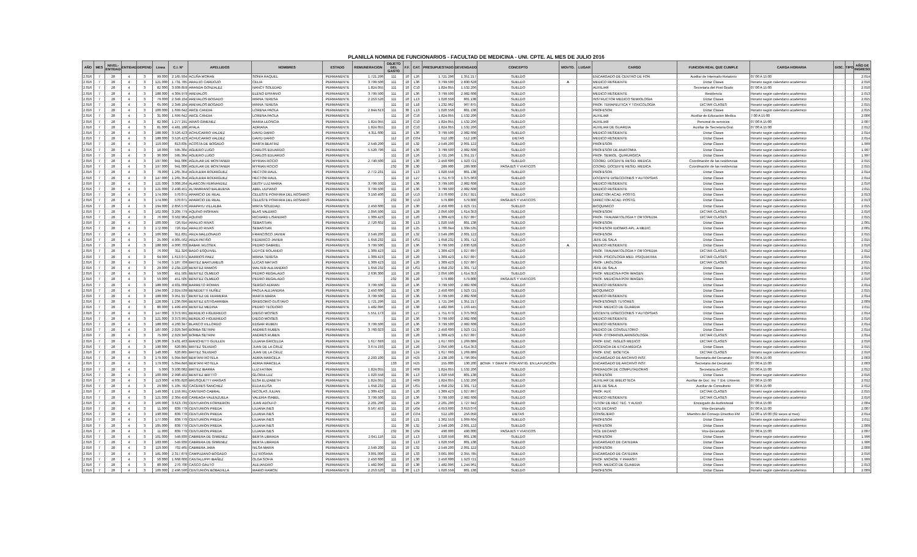PLANILLA NOMINA DE FUNCIONARIOS - FACULTAD DE MEDICINA - UNI. CPTE. AL MES DE JULIO 2016
| AÑO | MES | NIVEL-ENTIDAD | ENTIDAD | DEPEND | Linea | C.I. Nº | APELLIDOS | NOMBRES | ESTADO | REMUNERACION | OBJETO DEL GASTO | F.F. | CAT. | PRESUPUESTADO | DEVENGADO | CONCEPTO | MOVTO. | LUGAR | CARGO | FUNCION REAL QUE CUMPLE | CARGA HORARIA | DISC. | TIPO | AÑO DE INGRESO |
| --- | --- | --- | --- | --- | --- | --- | --- | --- | --- | --- | --- | --- | --- | --- | --- | --- | --- | --- | --- | --- | --- | --- | --- | --- |
| 2.016 | 7 | 28 | 4 | 3 | 99.000 | 2.165.934 | ACUÑA MORAN | SONIA RAQUEL | PERMANENTE | 1.721.296 | 111 | 10 | L26 | 1.721.296 | 1.351.217 | SUELDO | | | ENCARGADO DE CENTRO DE FOR. | Auxiliar de Internado Rotatorio | 07:00 A 15:00 | | | 2.014 |
| 2.016 | 7 | 28 | 4 | 3 | 121.000 | 1.731.785 | ARAUJO CARDOZO | CELIA | PERMANENTE | 3.799.500 | 111 | 10 | L36 | 3.799.500 | 2.830.628 | SUELDO | A | | MEDICO RESIDENTE | Dictar Clases | Horario según calendario académico | | | 2.016 |
| 2.016 | 7 | 28 | 4 | 3 | 82.000 | 3.939.859 | ARANDA GONZALEZ | NANCY SOLEDAD | PERMANENTE | 1.824.055 | 111 | 10 | C10 | 1.824.055 | 1.532.206 | SUELDO | | | AUXILIAR | Secretaria del Post Grado | 07:00 A 15:00 | | | 2.010 |
| 2.016 | 7 | 28 | 4 | 3 | 188.000 | 4.304.979 | AREVALOS | ELENO EPIFANIO | PERMANENTE | 3.799.500 | 111 | 10 | L36 | 3.799.500 | 2.982.608 | SUELDO | | | MEDICO RESIDENTE | Residencia | Horario según calendario académico | | | 2.013 |
| 2.016 | 7 | 28 | 4 | 3 | 79.000 | 2.349.104 | AREVALOS BOGADO | MIRNA TERESA | PERMANENTE | 2.253.520 | 111 | 10 | L13 | 1.020.558 | 801.138 | SUELDO | | | INSTRUCTOR MEDICO SEMIOLOGIA | Dictar Clases | Horario según calendario académico | | | 2.015 |
| 2.016 | 7 | 28 | 4 | 3 | 65.000 | 2.349.104 | AREVALOS BOGADO | MIRNA TERESA | PERMANENTE | | 111 | 10 | L18 | 1.232.962 | 967.875 | SUELDO | | | PROF. TERAPEUTICA Y TOXICOLOGÍA | DICTAR CLASES | Horario según calendario académico | | | 2.015 |
| 2.016 | 7 | 28 | 4 | 3 | 100.000 | 1.699.642 | ARCE CANDIA | LORENA PAOLA | PERMANENTE | 2.844.613 | 111 | 30 | L13 | 1.020.558 | 801.138 | SUELDO | | | PROFESOR | Dictar Clases | Horario según calendario académico | | | 2.015 |
| 2.016 | 7 | 28 | 4 | 3 | 31.000 | 1.699.642 | ARCE CANDIA | LORENA PAOLA | PERMANENTE | | 111 | 10 | C16 | 1.824.055 | 1.532.206 | SUELDO | | | AUXILIAR | Auxiliar de Educacion Medica | 7:00 A 15:00 | | | 2.006 |
| 2.016 | 7 | 28 | 4 | 3 | 82.000 | 1.277.191 | ARIAS GIMENEZ | MARIA LEONCIA | PERMANENTE | 1.824.055 | 111 | 10 | C10 | 1.824.055 | 1.532.206 | SUELDO | | | AUXILIAR | Personal de servicios | 07:00 A 15:00 | | | 2.007 |
| 2.016 | 7 | 28 | 4 | 3 | 81.000 | 4.481.188 | AYALA | ADRIANA | PERMANENTE | 1.824.055 | 111 | 10 | C10 | 1.824.055 | 1.532.206 | SUELDO | | | AUXILIAR DE GUARDIA | Auxiliar de Secretaria Gral. | 07:00 A 15:00 | | | 2.012 |
| 2.016 | 7 | 28 | 4 | 3 | 188.000 | 3.526.423 | ACHUCARRO VALDEZ | DAVID DARIO | PERMANENTE | 4.311.600 | 111 | 10 | L36 | 3.799.500 | 2.982.608 | SUELDO | | | MEDICO RESIDENTE | Dictar Clases | Horario según calendario académico | | | 2.014 |
| 2.016 | 7 | 28 | 4 | 3 | 188.000 | 3.526.423 | ACHUCARRO VALDEZ | DAVID DARIO | PERMANENTE | | 112 | 10 | CO4 | 512.100 | 512.100 | DIETAS | | | MEDICO RESIDENTE | Dictar Clases | Horario según calendario académico | | | 2.014 |
| 2.016 | 7 | 28 | 4 | 3 | 119.000 | 813.835 | ACOSTA DE BOGADO | MARTA BEATRIZ | PERMANENTE | 2.549.200 | 111 | 10 | L32 | 2.549.200 | 2.001.122 | SUELDO | | | PROFESOR | Dictar Clases | Horario según calendario académico | | | 1.999 |
| 2.016 | 7 | 28 | 4 | 3 | 18.000 | 595.364 | AGUERO LUGO | CARLOS EDUARDO | PERMANENTE | 5.520.796 | 111 | 10 | L36 | 3.799.500 | 2.982.608 | SUELDO | | | PROFESOR DE ANATOMIA | Dictar Clases | Horario según calendario académico | | | 1.997 |
| 2.016 | 7 | 28 | 4 | 3 | 36.000 | 595.364 | AGUERO LUGO | CARLOS EDUARDO | PERMANENTE | | 111 | 10 | L26 | 1.721.296 | 1.351.217 | SUELDO | | | PROF. SEMIOL. QUIRURGICA | Dictar Clases | Horario según calendario académico | | | 1.997 |
| 2.016 | 7 | 28 | 4 | 3 | 197.000 | 941.006 | AGUILAR DE MONTANER | MYRIAN ROCIO | PERMANENTE | 2.740.500 | 111 | 10 | L30 | 2.450.600 | 1.923.721 | SUELDO | | | COORD. DOCENTE RESID. MEDICA | Coordinación de las residencias | Horario según calendario académico | | | 2.015 |
| 2.016 | 7 | 28 | 4 | 3 | 197.000 | 941.006 | AGUILAR DE MONTANER | MYRIAN ROCIO | PERMANENTE | | 232 | 30 | L30 | 289.900 | 289.900 | PASAJES Y VIATICOS | | | COORD. DOCENTE RESID. MEDICA | Coordinación de las residencias | Horario según calendario académico | | | 2.015 |
| 2.016 | 7 | 28 | 4 | 3 | 78.000 | 1.265.354 | AGUILERA RODRIGUEZ | HECTOR RAUL | PERMANENTE | 2.772.231 | 111 | 10 | L13 | 1.020.558 | 801.138 | SUELDO | | | PROFESOR | Dictar Clases | Horario según calendario académico | | | 2.014 |
| 2.016 | 7 | 28 | 4 | 3 | 147.000 | 1.265.354 | AGUILERA RODRIGUEZ | HECTOR RAUL | PERMANENTE | | 111 | 10 | L27 | 1.751.673 | 1.375.063 | SUELDO | | | DOCENTE DISECCIONES Y AUTOPSIAS | Dictar Clases | Horario según calendario académico | | | 2.014 |
| 2.016 | 7 | 28 | 4 | 3 | 121.000 | 3.008.264 | ALARCON FERNANDEZ | DEISY LUZ MARIA | PERMANENTE | 3.799.500 | 111 | 10 | L36 | 3.799.500 | 2.982.608 | SUELDO | | | MEDICO RESIDENTE | Dictar Clases | Horario según calendario académico | | | 2.016 |
| 2.016 | 7 | 28 | 4 | 3 | 121.000 | 2.498.451 | ALTAMIRANO BALBUENA | ABEL ULPIANO | PERMANENTE | 3.799.500 | 111 | 10 | L36 | 3.799.500 | 2.982.608 | SUELDO | | | MEDICO RESIDENTE | Dictar Clases | Horario según calendario académico | | | 2.011 |
| 2.016 | 7 | 28 | 4 | 3 | 174.000 | 570.071 | APARICIO DE REAL | CELESTE PORFIRIA DEL ROSARIO | PERMANENTE | 3.150.400 | 111 | 10 | U13 | 2.570.600 | 2.017.921 | SUELDO | | | DIRECTOR ACAD. POSTG. | Dictar Clases | Horario según calendario académico | | | 2.013 |
| 2.016 | 7 | 28 | 4 | 3 | 174.000 | 570.071 | APARICIO DE REAL | CELESTE PORFIRIA DEL ROSARIO | PERMANENTE | | 232 | 30 | U13 | 579.800 | 579.800 | PASAJES Y VIATICOS | | | DIRECTOR ACAD. POSTG. | Dictar Clases | Horario según calendario académico | | | 2.013 |
| 2.016 | 7 | 28 | 4 | 3 | 194.000 | 2.856.576 | ARAPAYU VILLALBA | MIRTA SOLEDAD | PERMANENTE | 2.450.600 | 111 | 10 | L30 | 2.450.600 | 1.923.721 | SUELDO | | | BIOQUIMICO | Dictar Clases | Horario según calendario académico | | | 2.015 |
| 2.016 | 7 | 28 | 4 | 3 | 102.000 | 3.209.779 | AQUINO INSFRAN | BLAS VALERIO | PERMANENTE | 2.056.500 | 111 | 10 | L28 | 2.056.500 | 1.614.353 | SUELDO | | | PROFESOR | DICTAR CLASES | Horario según calendario académico | | | 2.016 |
| 2.016 | 7 | 28 | 4 | 3 | 76.000 | 3.502.904 | AQUINO | RICHARD LISANDRO | PERMANENTE | 1.309.423 | 111 | 10 | L20 | 1.309.423 | 1.027.897 | SUELDO | | | PROF. TRAUMATOLOGIA Y ORTOPEDIA | DICTAR CLASES | Horario según calendario académico | | | 2.015 |
| 2.016 | 7 | 28 | 4 | 3 | 100.000 | 726.914 | ARAUJO RIVAS | SEBASTIAN | PERMANENTE | 2.720.602 | 111 | 30 | L13 | 1.020.558 | 801.138 | SUELDO | | | PROFESOR | Dictar Clases | Horario según calendario académico | | | 2.001 |
| 2.016 | 7 | 28 | 4 | 3 | 172.000 | 726.914 | ARAUJO RIVAS | SEBASTIAN | PERMANENTE | | 111 | 10 | L25 | 1.700.044 | 1.334.535 | SUELDO | | | PROFESOR IDIOMAS APL. A MEDIC. | Dictar Clases | Horario según calendario académico | | | 2.001 |
| 2.016 | 7 | 28 | 4 | 3 | 106.000 | 911.831 | ARZA MALDONADO | FRANCISCO JAVIER | PERMANENTE | 2.549.200 | 111 | 10 | L32 | 2.549.200 | 2.001.122 | SUELDO | | | PROFESOR | Dictar Clases | Horario según calendario académico | | | 2.015 |
| 2.016 | 7 | 28 | 4 | 3 | 25.000 | 4.905.562 | ARZA PATIÑO | FEDERICO JAVIER | PERMANENTE | 1.658.232 | 111 | 10 | US1 | 1.658.232 | 1.301.712 | SUELDO | | | JEFE DE SALA | Dictar Clases | Horario según calendario académico | | | 2.015 |
| 2.016 | 7 | 28 | 4 | 3 | 188.000 | 4.000.703 | BABAK WLOSEK | PEDRO GABRIEL | PERMANENTE | 3.799.500 | 111 | 10 | L36 | 3.799.500 | 2.830.628 | SUELDO | A | | MEDICO RESIDENTE | Dictar Clases | Horario según calendario académico | | | 2.016 |
| 2.016 | 7 | 28 | 4 | 3 | 76.000 | 311.326 | BADO ESQUIVEL | LIDYCE ROLANDO | PERMANENTE | 1.309.423 | 111 | 10 | L20 | 1.309.423 | 1.027.897 | SUELDO | | | PROF. TRAUMATOLOGIA Y ORTOPEDIA | DICTAR CLASES | Horario según calendario académico | | | 2.012 |
| 2.016 | 7 | 28 | 4 | 3 | 64.000 | 1.613.071 | BARRIOS PAEZ | MIRNA TERESA | PERMANENTE | 1.309.423 | 111 | 10 | L20 | 1.309.423 | 1.027.897 | SUELDO | | | PROF. PSICOLOGÍA MED. PSIQUIATRIA | DICTAR CLASES | Horario según calendario académico | | | 2.015 |
| 2.016 | 7 | 28 | 4 | 3 | 74.000 | 5.187.709 | BRITEZ BARTUMEUS | LUCAS MATIAS | PERMANENTE | 1.309.423 | 111 | 10 | L20 | 1.309.423 | 1.027.897 | SUELDO | | | PROF. UROLOGÍA | DICTAR CLASES | Horario según calendario académico | | | 2.015 |
| 2.016 | 7 | 28 | 4 | 3 | 29.000 | 2.234.220 | BENITEZ RAMOS | WALTER ALEJANDRO | PERMANENTE | 1.658.232 | 111 | 10 | US1 | 1.658.232 | 1.301.712 | SUELDO | | | JEFE DE SALA | Dictar Clases | Horario según calendario académico | | | 2.015 |
| 2.016 | 7 | 28 | 4 | 3 | 59.000 | 451.505 | BENITEZ OLMEDO | PEDRO REGALADO | PERMANENTE | 2.636.300 | 111 | 10 | L28 | 2.056.500 | 1.614.353 | SUELDO | | | PROF. MEDICINA POR IMAGEN | Dictar Clases | Horario según calendario académico | | | 2.016 |
| 2.016 | 7 | 28 | 4 | 3 | 59.000 | 451.505 | BENITEZ OLMEDO | PEDRO REGALADO | PERMANENTE | | 232 | 30 | L28 | 579.800 | 579.800 | PASAJES Y VIATICOS | | | PROF. MEDICINA POR IMAGEN | Dictar Clases | Horario según calendario académico | | | 2.016 |
| 2.016 | 7 | 28 | 4 | 3 | 188.000 | 4.931.008 | BARRETO ROMAN | SERGIO ADRIAN | PERMANENTE | 3.799.500 | 111 | 10 | L36 | 3.799.500 | 2.982.608 | SUELDO | | | MEDICO RESIDENTE | Dictar Clases | Horario según calendario académico | | | 2.014 |
| 2.016 | 7 | 28 | 4 | 3 | 194.000 | 2.024.539 | BENEDETTI NUÑEZ | PAOLA ALEJANDRA | PERMANENTE | 2.450.600 | 111 | 10 | L30 | 2.450.600 | 1.923.721 | SUELDO | | | BIOQUIMICO | Dictar Clases | Horario según calendario académico | | | 2.015 |
| 2.016 | 7 | 28 | 4 | 3 | 188.000 | 3.951.917 | BENITEZ DE FERREIRA | MARTA MARIA | PERMANENTE | 3.799.500 | 111 | 10 | L36 | 3.799.500 | 2.982.608 | SUELDO | | | MEDICO RESIDENTE | Dictar Clases | Horario según calendario académico | | | 2.014 |
| 2.016 | 7 | 28 | 4 | 3 | 128.000 | 1.236.096 | BENITEZ ESTIGARRIBIA | GREGORIO GUSTAVO | PERMANENTE | 1.721.296 | 111 | 10 | L26 | 1.721.296 | 1.351.217 | SUELDO | | | PROFESORES TUTORES | Dictar Clases | Horario según calendario académico | | | 2.009 |
| 2.016 | 7 | 28 | 4 | 3 | 80.000 | 1.499.469 | BENITEZ MEDINA | PEDRO TEODORO | PERMANENTE | 1.482.096 | 111 | 10 | L38 | 1.482.096 | 1.163.445 | SUELDO | | | PROF. MEDICO DE GUARDIA | Dictar Clases | Horario según calendario académico | | | 2.011 |
| 2.016 | 7 | 28 | 4 | 3 | 147.000 | 3.373.991 | BERDEJO FIGUEREDO | DIEGO MOISES | PERMANENTE | 5.551.173 | 111 | 10 | L27 | 1.751.673 | 1.375.063 | SUELDO | | | DOCENTE DISECCIONES Y AUTOPSIAS | Dictar Clases | Horario según calendario académico | | | 2.014 |
| 2.016 | 7 | 28 | 4 | 3 | 121.000 | 3.373.991 | BERDEJO FIGUEREDO | DIEGO MOISES | PERMANENTE | | 111 | 10 | L36 | 3.799.500 | 2.982.608 | SUELDO | | | MEDICO RESIDENTE | Dictar Clases | Horario según calendario académico | | | 2.016 |
| 2.016 | 7 | 28 | 4 | 3 | 188.000 | 4.260.347 | BLANCO VILLORDO | EDGAR RUBEN | PERMANENTE | 3.799.500 | 111 | 10 | L36 | 3.799.500 | 2.982.608 | SUELDO | | | MEDICO RESIDENTE | Dictar Clases | Horario según calendario académico | | | 2.014 |
| 2.016 | 7 | 28 | 4 | 3 | 187.000 | 2.029.346 | BORBA SETRINI | ANDRES RUBEN | PERMANENTE | 3.760.023 | 111 | 10 | L30 | 2.450.600 | 1.923.721 | SUELDO | | | MEDICO DE CONSULTORIO | Dictar Clases | Horario según calendario académico | | | 2.014 |
| 2.016 | 7 | 28 | 4 | 3 | 75.000 | 2.029.346 | BORBA SETRINI | ANDRES RUBEN | PERMANENTE | | 111 | 10 | L20 | 1.309.423 | 1.027.897 | SUELDO | | | PROF. OTORRINOLARINGOLOGÍA | DICTAR CLASES | Horario según calendario académico | | | 2.014 |
| 2.016 | 7 | 28 | 4 | 3 | 136.000 | 3.431.463 | BIANCHETTI GUILLEN | LILIANA GRICELDA | PERMANENTE | 1.617.693 | 111 | 10 | L24 | 1.617.693 | 1.269.889 | SUELDO | | | PROF. ENC. INGLES MEDICO | DICTAR CLASES | Horario según calendario académico | | | 2.016 |
| 2.016 | 7 | 28 | 4 | 3 | 190.000 | 620.865 | BRITEZ SILVERO | JUAN DE LA CRUZ | PERMANENTE | 3.674.193 | 111 | 10 | L28 | 2.056.500 | 1.614.353 | SUELDO | | | DOCENCIA DE ETICA MÉDICA | Dictar Clases | Horario según calendario académico | | | 2.015 |
| 2.016 | 7 | 28 | 4 | 3 | 140.000 | 620.865 | BRITEZ SILVERO | JUAN DE LA CRUZ | PERMANENTE | | 111 | 10 | L24 | 1.617.693 | 1.269.889 | SUELDO | | | PROF. ENC. BIOETICA | DICTAR CLASES | Horario según calendario académico | | | 2.016 |
| 2.016 | 7 | 28 | 4 | 3 | 179.000 | 5.094.846 | BERTANI ROTELA | ADRIA MARCELA | PERMANENTE | 2.293.100 | 111 | 10 | H25 | 2.138.100 | 1.796.004 | SUELDO | | | ENCARGADO DE ARCHIVO INST. | Secretaria del Decanato | 07:00 A 15:00 | | | 2.003 |
| 2.016 | 7 | 28 | 4 | 3 | 179.000 | 5.094.846 | BERTANI ROTELA | ADRIA MARCELA | PERMANENTE | | 133 | 10 | H25 | 155.000 | 130.200 | BONIF. Y GRATIF. POR ANTIG. EN LA FUNCIÓN | | | ENCARGADO DE ARCHIVO INST. | Secretaria del Decanato | 07:00 A 15:00 | | | 2.003 |
| 2.016 | 7 | 28 | 4 | 3 | 5.000 | 3.930.082 | BRITEZ IBARRA | LUZ FATIMA | PERMANENTE | 1.824.055 | 111 | 10 | H09 | 1.824.055 | 1.532.206 | SUELDO | | | OPERADOR DE COMPUTADORAS | Secretaria del CPI | 07:00 A 15:00 | | | 2.012 |
| 2.016 | 7 | 28 | 4 | 3 | 100.000 | 2.998.402 | BENITEZ BRITTO | GLORIA LUZ | PERMANENTE | 1.020.558 | 111 | 30 | L13 | 1.020.558 | 801.138 | SUELDO | | | PROFESOR | Dictar Clases | Horario según calendario académico | | | 2.016 |
| 2.016 | 7 | 28 | 4 | 3 | 113.000 | 4.935.820 | BRUSQUETTI VARGAS | ELSA ELIZABETH | PERMANENTE | 1.824.055 | 111 | 10 | H09 | 1.824.055 | 1.532.206 | SUELDO | | | AUXILIAR DE BIBLIOTECA | Auxiliar de Doc. Inv. T Ext. Universt. | 07:00 A 15:00 | | | 2.012 |
| 2.016 | 7 | 28 | 4 | 3 | 29.000 | 5.105.782 | CACERES SANCHEZ | ELDA ELISA | PERMANENTE | 1.658.232 | 111 | 10 | US1 | 1.658.232 | 1.301.712 | SUELDO | | | JEFE DE SALA | Auxiliar de Consultorio | 07:00 A 15:00 | | | 2.012 |
| 2.016 | 7 | 28 | 4 | 3 | 149.000 | 1.159.991 | CANTERO CABRAL | NICOLAS JULIAN | PERMANENTE | 1.309.423 | 111 | 10 | L20 | 1.309.423 | 1.027.897 | SUELDO | | | PROF. AUX. | DICTAR CLASES | Horario según calendario académico | | | 2.015 |
| 2.016 | 7 | 28 | 4 | 3 | 121.000 | 2.304.458 | CAREAGA VALENZUELA | VALERIA ISABEL | PERMANENTE | 3.799.500 | 111 | 10 | L36 | 3.799.500 | 2.982.608 | SUELDO | | | MEDICO RESIDENTE | DICTAR CLASES | Horario según calendario académico | | | 2.016 |
| 2.016 | 7 | 28 | 4 | 3 | 166.000 | 3.613.739 | CENTURION FORNERON | JUAN ADOLFO | PERMANENTE | 2.201.200 | 111 | 10 | L29 | 2.201.200 | 1.727.942 | SUELDO | | | TUTOR DE REC TEC. Y AUDIO | Encargado de Audiovisual | 07:00 A 15:00 | | | 2.004 |
| 2.016 | 7 | 28 | 4 | 3 | 11.000 | 839.779 | CENTURION PREDA | LILIANA INES | PERMANENTE | 9.567.453 | 111 | 10 | U04 | 4.653.600 | 3.653.076 | SUELDO | | | VICE DECANO | Vice-Decanado | 07:00 A 15:00 | | | 2.007 |
| 2.016 | 7 | 28 | 4 | 3 | 190.000 | 839.779 | CENTURION PREDA | LILIANA INES | PERMANENTE | | 112 | 10 | CO4 | 512.100 | 256.050 | DIETAS | | | CONSEJERO | Miembro del Consejo Directivo FM | 12:00 a 16:00 (02 veces al mes) | | | 2.014 |
| 2.016 | 7 | 28 | 4 | 3 | 177.000 | 839.779 | CENTURION PREDA | LILIANA INES | PERMANENTE | | 111 | 10 | L21 | 1.362.553 | 1.069.604 | SUELDO | | | PROFESOR | Dictar Clases | Horario según calendario académico | | | 2.011 |
| 2.016 | 7 | 28 | 4 | 3 | 105.000 | 839.779 | CENTURION PREDA | LILIANA INES | PERMANENTE | | 111 | 30 | L32 | 2.549.200 | 2.001.122 | SUELDO | | | PROFESOR | Dictar Clases | Horario según calendario académico | | | 2.009 |
| 2.016 | 7 | 28 | 4 | 3 | 11.000 | 839.779 | CENTURION PREDA | LILIANA INES | PERMANENTE | | 232 | 30 | U04 | 490.000 | 490.000 | PASAJES Y VIATICOS | | | VICE DECANO | Vice-Decanado | 07:00 A 15:00 | | | 2.007 |
| 2.016 | 7 | 28 | 4 | 3 | 101.000 | 549.939 | CABRERA DE GIMENEZ | BERTA LIBRADA | PERMANENTE | 2.041.116 | 111 | 10 | L13 | 1.020.558 | 801.138 | SUELDO | | | PROFESOR | Dictar Clases | Horario según calendario académico | | | 1.996 |
| 2.016 | 7 | 28 | 4 | 3 | 183.000 | 549.939 | CABRERA DE GIMENEZ | BERTA LIBRADA | PERMANENTE | | 111 | 10 | L13 | 1.020.558 | 801.138 | SUELDO | | | ENCARGADO DE CATEDRA | Dictar Clases | Horario según calendario académico | | | 1.996 |
| 2.016 | 7 | 28 | 4 | 3 | 119.000 | 702.465 | CABRERA JARA | NILSA MARIA | PERMANENTE | 2.549.200 | 111 | 10 | L32 | 2.549.200 | 2.001.122 | SUELDO | | | PROFESOR | Dictar Clases | Horario según calendario académico | | | 2.000 |
| 2.016 | 7 | 28 | 4 | 3 | 181.000 | 2.317.879 | CAMPUZANO BOGADO | LIZ ROSANA | PERMANENTE | 3.001.000 | 111 | 10 | L33 | 3.001.000 | 2.355.785 | SUELDO | | | ENCARGADO DE CATEDRA | Dictar Clases | Horario según calendario académico | | | 2.016 |
| 2.016 | 7 | 28 | 4 | 3 | 50.000 | 1.668.600 | CANTALUPPI IBAÑEZ | OLGA SOFIA | PERMANENTE | 2.450.600 | 111 | 10 | L30 | 2.450.600 | 1.923.721 | SUELDO | | | PROF. MICROB. Y PARASIT. | Dictar Clases | Horario según calendario académico | | | 1.999 |
| 2.016 | 7 | 28 | 4 | 3 | 80.000 | 270.700 | CASCO GAUTO | ALEJANDRO | PERMANENTE | 1.482.096 | 111 | 10 | L38 | 1.482.096 | 1.244.961 | SUELDO | | | PROF. MEDICO DE GUARDIA | Dictar Clases | Horario según calendario académico | | | 2.013 |
| 2.016 | 7 | 28 | 4 | 3 | 100.000 | 2.496.590 | CENTURIÓN BOBADILLA | MARIO RAMON | PERMANENTE | 2.253.520 | 111 | 30 | L13 | 1.020.558 | 801.138 | SUELDO | | | PROFESOR | Dictar Clases | Horario según calendario académico | | | 2.009 |